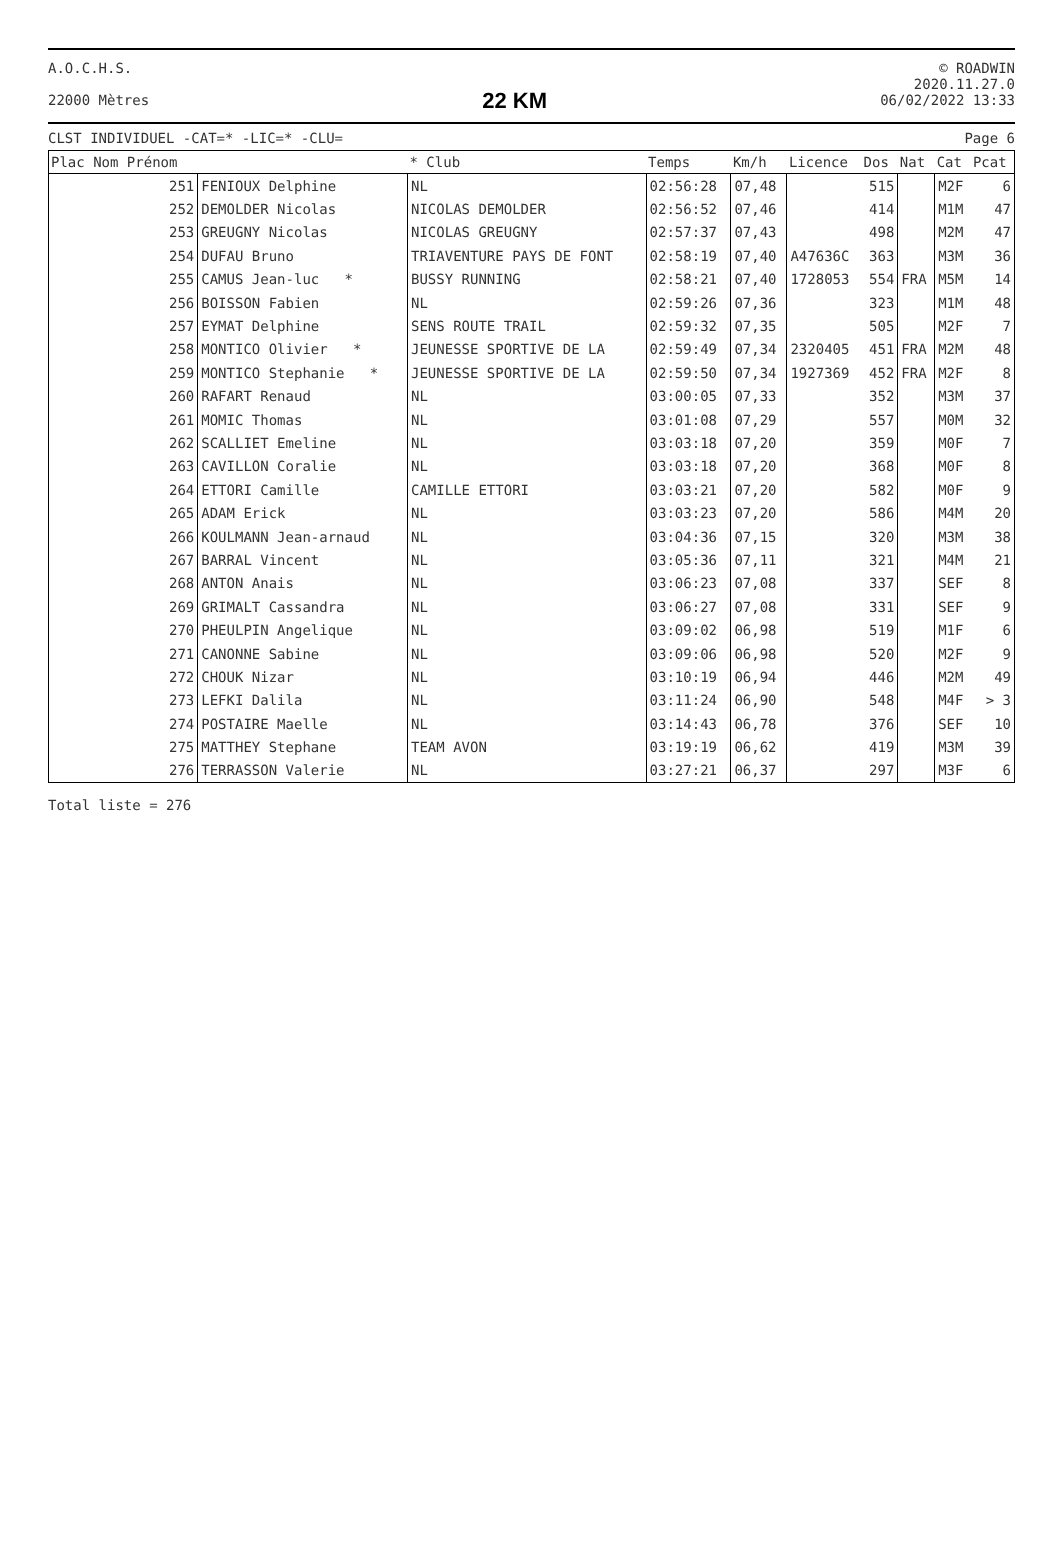A.O.C.H.S.
22000 Mètres
22 KM
© ROADWIN
2020.11.27.0
06/02/2022 13:33
CLST INDIVIDUEL -CAT=* -LIC=* -CLU=
Page 6
| Plac Nom Prénom | | * Club | Temps | Km/h | Licence | Dos | Nat | Cat | Pcat |
| --- | --- | --- | --- | --- | --- | --- | --- | --- | --- |
| 251 | FENIOUX Delphine | NL | 02:56:28 | 07,48 | | 515 | | M2F | 6 |
| 252 | DEMOLDER Nicolas | NICOLAS DEMOLDER | 02:56:52 | 07,46 | | 414 | | M1M | 47 |
| 253 | GREUGNY Nicolas | NICOLAS GREUGNY | 02:57:37 | 07,43 | | 498 | | M2M | 47 |
| 254 | DUFAU Bruno | TRIAVENTURE PAYS DE FONT | 02:58:19 | 07,40 | A47636C | 363 | | M3M | 36 |
| 255 | CAMUS Jean-luc * | BUSSY RUNNING | 02:58:21 | 07,40 | 1728053 | 554 | FRA | M5M | 14 |
| 256 | BOISSON Fabien | NL | 02:59:26 | 07,36 | | 323 | | M1M | 48 |
| 257 | EYMAT Delphine | SENS ROUTE TRAIL | 02:59:32 | 07,35 | | 505 | | M2F | 7 |
| 258 | MONTICO Olivier * | JEUNESSE SPORTIVE DE LA | 02:59:49 | 07,34 | 2320405 | 451 | FRA | M2M | 48 |
| 259 | MONTICO Stephanie * | JEUNESSE SPORTIVE DE LA | 02:59:50 | 07,34 | 1927369 | 452 | FRA | M2F | 8 |
| 260 | RAFART Renaud | NL | 03:00:05 | 07,33 | | 352 | | M3M | 37 |
| 261 | MOMIC Thomas | NL | 03:01:08 | 07,29 | | 557 | | M0M | 32 |
| 262 | SCALLIET Emeline | NL | 03:03:18 | 07,20 | | 359 | | M0F | 7 |
| 263 | CAVILLON Coralie | NL | 03:03:18 | 07,20 | | 368 | | M0F | 8 |
| 264 | ETTORI Camille | CAMILLE ETTORI | 03:03:21 | 07,20 | | 582 | | M0F | 9 |
| 265 | ADAM Erick | NL | 03:03:23 | 07,20 | | 586 | | M4M | 20 |
| 266 | KOULMANN Jean-arnaud | NL | 03:04:36 | 07,15 | | 320 | | M3M | 38 |
| 267 | BARRAL Vincent | NL | 03:05:36 | 07,11 | | 321 | | M4M | 21 |
| 268 | ANTON Anais | NL | 03:06:23 | 07,08 | | 337 | | SEF | 8 |
| 269 | GRIMALT Cassandra | NL | 03:06:27 | 07,08 | | 331 | | SEF | 9 |
| 270 | PHEULPIN Angelique | NL | 03:09:02 | 06,98 | | 519 | | M1F | 6 |
| 271 | CANONNE Sabine | NL | 03:09:06 | 06,98 | | 520 | | M2F | 9 |
| 272 | CHOUK Nizar | NL | 03:10:19 | 06,94 | | 446 | | M2M | 49 |
| 273 | LEFKI Dalila | NL | 03:11:24 | 06,90 | | 548 | | M4F | > 3 |
| 274 | POSTAIRE Maelle | NL | 03:14:43 | 06,78 | | 376 | | SEF | 10 |
| 275 | MATTHEY Stephane | TEAM AVON | 03:19:19 | 06,62 | | 419 | | M3M | 39 |
| 276 | TERRASSON Valerie | NL | 03:27:21 | 06,37 | | 297 | | M3F | 6 |
Total liste = 276